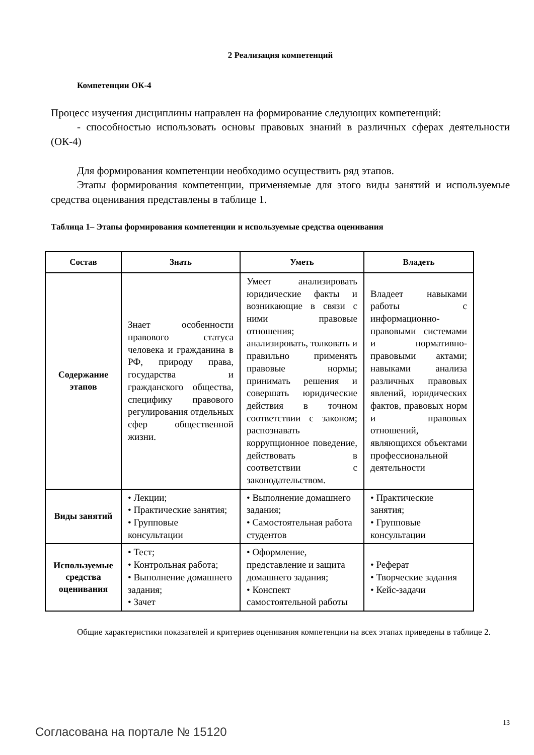2 Реализация компетенций
Компетенции ОК-4
Процесс изучения дисциплины направлен на формирование следующих компетенций:
- способностью использовать основы правовых знаний в различных сферах деятельности (ОК-4)
Для формирования компетенции необходимо осуществить ряд этапов.
Этапы формирования компетенции, применяемые для этого виды занятий и используемые средства оценивания представлены в таблице 1.
Таблица 1– Этапы формирования компетенции и используемые средства оценивания
| Состав | Знать | Уметь | Владеть |
| --- | --- | --- | --- |
| Содержание этапов | Знает особенности правового статуса человека и гражданина в РФ, природу права, государства и гражданского общества, специфику правового регулирования отдельных сфер общественной жизни. | Умеет анализировать юридические факты и возникающие в связи с ними правовые отношения; анализировать, толковать и правильно применять правовые нормы; принимать решения и совершать юридические действия в точном соответствии с законом; распознавать коррупционное поведение, действовать в соответствии с законодательством. | Владеет навыками работы с информационно-правовыми системами и нормативно-правовыми актами; навыками анализа различных правовых явлений, юридических фактов, правовых норм и правовых отношений, являющихся объектами профессиональной деятельности |
| Виды занятий | • Лекции; • Практические занятия; • Групповые консультации | • Выполнение домашнего задания; • Самостоятельная работа студентов | • Практические занятия; • Групповые консультации |
| Используемые средства оценивания | • Тест; • Контрольная работа; • Выполнение домашнего задания; • Зачет | • Оформление, представление и защита домашнего задания; • Конспект самостоятельной работы | • Реферат • Творческие задания • Кейс-задачи |
Общие характеристики показателей и критериев оценивания компетенции на всех этапах приведены в таблице 2.
13
Согласована на портале № 15120